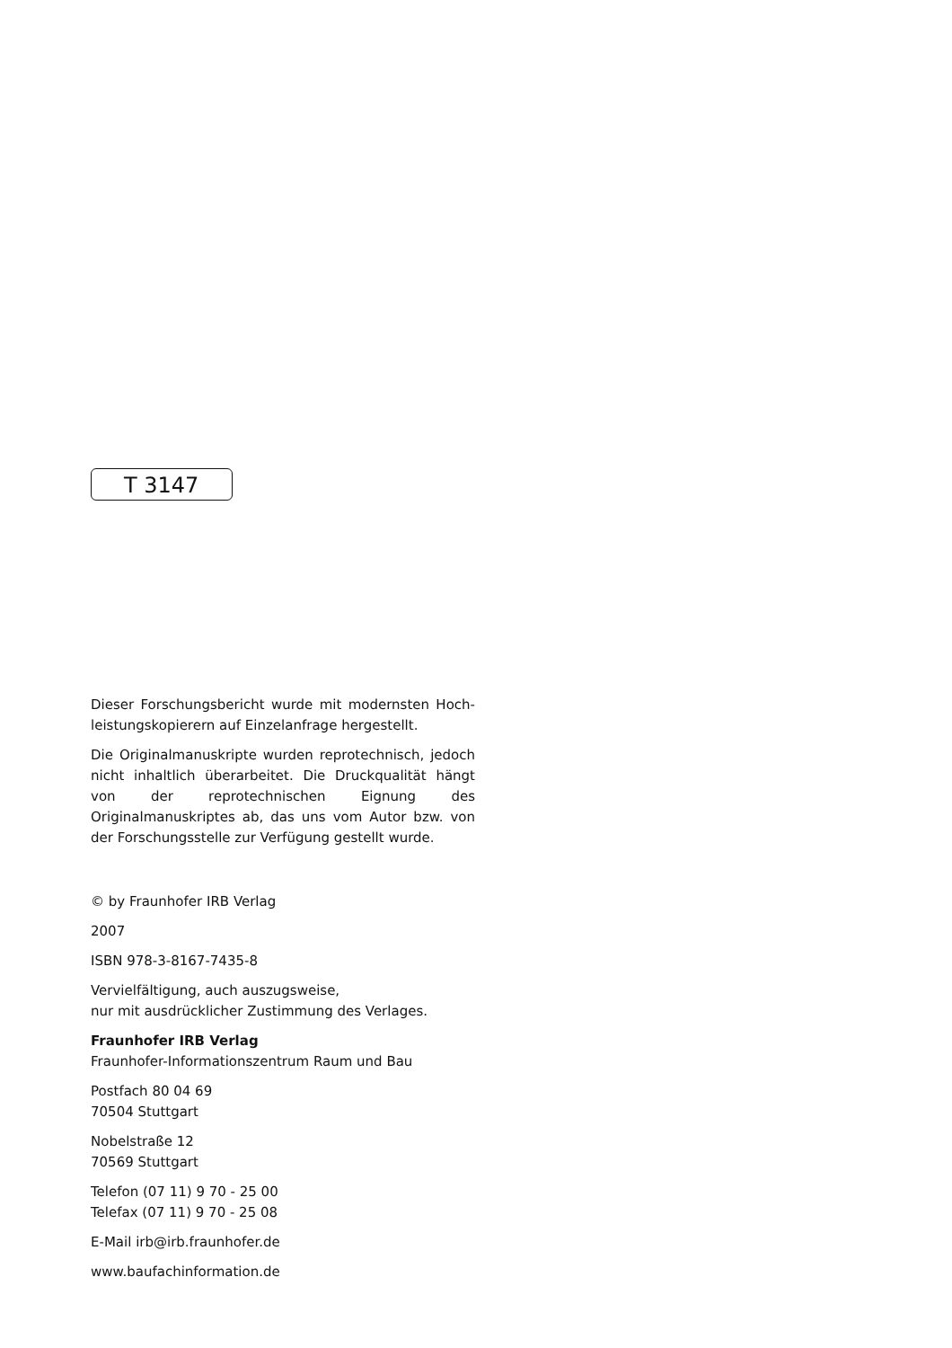T 3147
Dieser Forschungsbericht wurde mit modernsten Hoch­leistungskopierern auf Einzelanfrage hergestellt.
Die Originalmanuskripte wurden reprotechnisch, jedoch nicht inhaltlich überarbeitet. Die Druckqualität hängt von der reprotechnischen Eignung des Originalmanuskriptes ab, das uns vom Autor bzw. von der Forschungsstelle zur Verfügung gestellt wurde.
© by Fraunhofer IRB Verlag
2007
ISBN 978-3-8167-7435-8
Vervielfältigung, auch auszugsweise,
nur mit ausdrücklicher Zustimmung des Verlages.
Fraunhofer IRB Verlag
Fraunhofer-Informationszentrum Raum und Bau
Postfach 80 04 69
70504 Stuttgart
Nobelstraße 12
70569 Stuttgart
Telefon (07 11) 9 70 - 25 00
Telefax (07 11) 9 70 - 25 08
E-Mail irb@irb.fraunhofer.de
www.baufachinformation.de